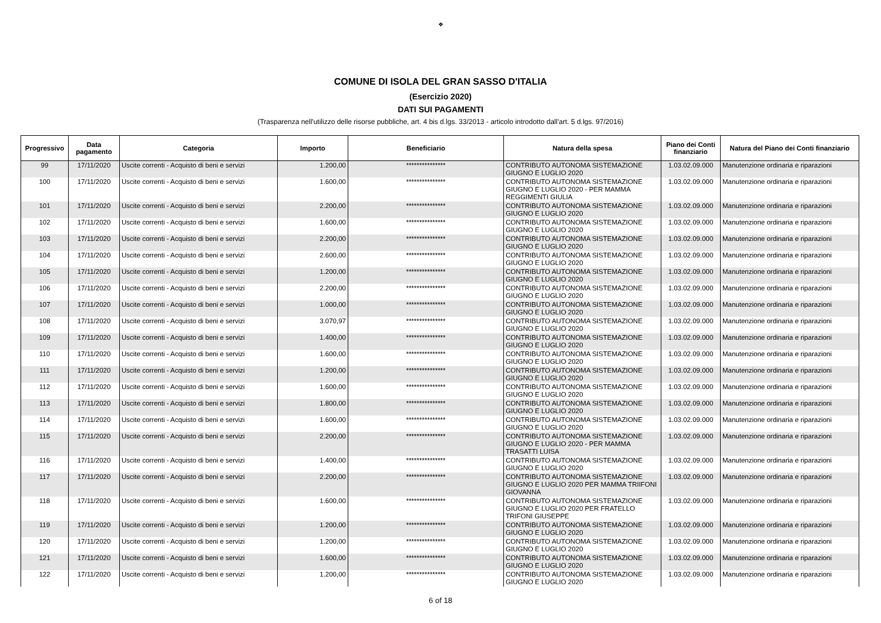❖
COMUNE DI ISOLA DEL GRAN SASSO D'ITALIA
(Esercizio 2020)
DATI SUI PAGAMENTI
(Trasparenza nell'utilizzo delle risorse pubbliche, art. 4 bis d.lgs. 33/2013 - articolo introdotto dall'art. 5 d.lgs. 97/2016)
| Progressivo | Data pagamento | Categoria | Importo | Beneficiario | Natura della spesa | Piano dei Conti finanziario | Natura del Piano dei Conti finanziario |
| --- | --- | --- | --- | --- | --- | --- | --- |
| 99 | 17/11/2020 | Uscite correnti - Acquisto di beni e servizi | 1.200,00 | *************** | CONTRIBUTO AUTONOMA SISTEMAZIONE GIUGNO E LUGLIO 2020 | 1.03.02.09.000 | Manutenzione ordinaria e riparazioni |
| 100 | 17/11/2020 | Uscite correnti - Acquisto di beni e servizi | 1.600,00 | *************** | CONTRIBUTO AUTONOMA SISTEMAZIONE GIUGNO E LUGLIO 2020 - PER MAMMA REGGIMENTI GIULIA | 1.03.02.09.000 | Manutenzione ordinaria e riparazioni |
| 101 | 17/11/2020 | Uscite correnti - Acquisto di beni e servizi | 2.200,00 | *************** | CONTRIBUTO AUTONOMA SISTEMAZIONE GIUGNO E LUGLIO 2020 | 1.03.02.09.000 | Manutenzione ordinaria e riparazioni |
| 102 | 17/11/2020 | Uscite correnti - Acquisto di beni e servizi | 1.600,00 | *************** | CONTRIBUTO AUTONOMA SISTEMAZIONE GIUGNO E LUGLIO 2020 | 1.03.02.09.000 | Manutenzione ordinaria e riparazioni |
| 103 | 17/11/2020 | Uscite correnti - Acquisto di beni e servizi | 2.200,00 | *************** | CONTRIBUTO AUTONOMA SISTEMAZIONE GIUGNO E LUGLIO 2020 | 1.03.02.09.000 | Manutenzione ordinaria e riparazioni |
| 104 | 17/11/2020 | Uscite correnti - Acquisto di beni e servizi | 2.600,00 | *************** | CONTRIBUTO AUTONOMA SISTEMAZIONE GIUGNO E LUGLIO 2020 | 1.03.02.09.000 | Manutenzione ordinaria e riparazioni |
| 105 | 17/11/2020 | Uscite correnti - Acquisto di beni e servizi | 1.200,00 | *************** | CONTRIBUTO AUTONOMA SISTEMAZIONE GIUGNO E LUGLIO 2020 | 1.03.02.09.000 | Manutenzione ordinaria e riparazioni |
| 106 | 17/11/2020 | Uscite correnti - Acquisto di beni e servizi | 2.200,00 | *************** | CONTRIBUTO AUTONOMA SISTEMAZIONE GIUGNO E LUGLIO 2020 | 1.03.02.09.000 | Manutenzione ordinaria e riparazioni |
| 107 | 17/11/2020 | Uscite correnti - Acquisto di beni e servizi | 1.000,00 | *************** | CONTRIBUTO AUTONOMA SISTEMAZIONE GIUGNO E LUGLIO 2020 | 1.03.02.09.000 | Manutenzione ordinaria e riparazioni |
| 108 | 17/11/2020 | Uscite correnti - Acquisto di beni e servizi | 3.070,97 | *************** | CONTRIBUTO AUTONOMA SISTEMAZIONE GIUGNO E LUGLIO 2020 | 1.03.02.09.000 | Manutenzione ordinaria e riparazioni |
| 109 | 17/11/2020 | Uscite correnti - Acquisto di beni e servizi | 1.400,00 | *************** | CONTRIBUTO AUTONOMA SISTEMAZIONE GIUGNO E LUGLIO 2020 | 1.03.02.09.000 | Manutenzione ordinaria e riparazioni |
| 110 | 17/11/2020 | Uscite correnti - Acquisto di beni e servizi | 1.600,00 | *************** | CONTRIBUTO AUTONOMA SISTEMAZIONE GIUGNO E LUGLIO 2020 | 1.03.02.09.000 | Manutenzione ordinaria e riparazioni |
| 111 | 17/11/2020 | Uscite correnti - Acquisto di beni e servizi | 1.200,00 | *************** | CONTRIBUTO AUTONOMA SISTEMAZIONE GIUGNO E LUGLIO 2020 | 1.03.02.09.000 | Manutenzione ordinaria e riparazioni |
| 112 | 17/11/2020 | Uscite correnti - Acquisto di beni e servizi | 1.600,00 | *************** | CONTRIBUTO AUTONOMA SISTEMAZIONE GIUGNO E LUGLIO 2020 | 1.03.02.09.000 | Manutenzione ordinaria e riparazioni |
| 113 | 17/11/2020 | Uscite correnti - Acquisto di beni e servizi | 1.800,00 | *************** | CONTRIBUTO AUTONOMA SISTEMAZIONE GIUGNO E LUGLIO 2020 | 1.03.02.09.000 | Manutenzione ordinaria e riparazioni |
| 114 | 17/11/2020 | Uscite correnti - Acquisto di beni e servizi | 1.600,00 | *************** | CONTRIBUTO AUTONOMA SISTEMAZIONE GIUGNO E LUGLIO 2020 | 1.03.02.09.000 | Manutenzione ordinaria e riparazioni |
| 115 | 17/11/2020 | Uscite correnti - Acquisto di beni e servizi | 2.200,00 | *************** | CONTRIBUTO AUTONOMA SISTEMAZIONE GIUGNO E LUGLIO 2020 - PER MAMMA TRASATTI LUISA | 1.03.02.09.000 | Manutenzione ordinaria e riparazioni |
| 116 | 17/11/2020 | Uscite correnti - Acquisto di beni e servizi | 1.400,00 | *************** | CONTRIBUTO AUTONOMA SISTEMAZIONE GIUGNO E LUGLIO 2020 | 1.03.02.09.000 | Manutenzione ordinaria e riparazioni |
| 117 | 17/11/2020 | Uscite correnti - Acquisto di beni e servizi | 2.200,00 | *************** | CONTRIBUTO AUTONOMA SISTEMAZIONE GIUGNO E LUGLIO 2020 PER MAMMA TRIIFONI GIOVANNA | 1.03.02.09.000 | Manutenzione ordinaria e riparazioni |
| 118 | 17/11/2020 | Uscite correnti - Acquisto di beni e servizi | 1.600,00 | *************** | CONTRIBUTO AUTONOMA SISTEMAZIONE GIUGNO E LUGLIO 2020 PER FRATELLO TRIFONI GIUSEPPE | 1.03.02.09.000 | Manutenzione ordinaria e riparazioni |
| 119 | 17/11/2020 | Uscite correnti - Acquisto di beni e servizi | 1.200,00 | *************** | CONTRIBUTO AUTONOMA SISTEMAZIONE GIUGNO E LUGLIO 2020 | 1.03.02.09.000 | Manutenzione ordinaria e riparazioni |
| 120 | 17/11/2020 | Uscite correnti - Acquisto di beni e servizi | 1.200,00 | *************** | CONTRIBUTO AUTONOMA SISTEMAZIONE GIUGNO E LUGLIO 2020 | 1.03.02.09.000 | Manutenzione ordinaria e riparazioni |
| 121 | 17/11/2020 | Uscite correnti - Acquisto di beni e servizi | 1.600,00 | *************** | CONTRIBUTO AUTONOMA SISTEMAZIONE GIUGNO E LUGLIO 2020 | 1.03.02.09.000 | Manutenzione ordinaria e riparazioni |
| 122 | 17/11/2020 | Uscite correnti - Acquisto di beni e servizi | 1.200,00 | *************** | CONTRIBUTO AUTONOMA SISTEMAZIONE GIUGNO E LUGLIO 2020 | 1.03.02.09.000 | Manutenzione ordinaria e riparazioni |
6 of 18